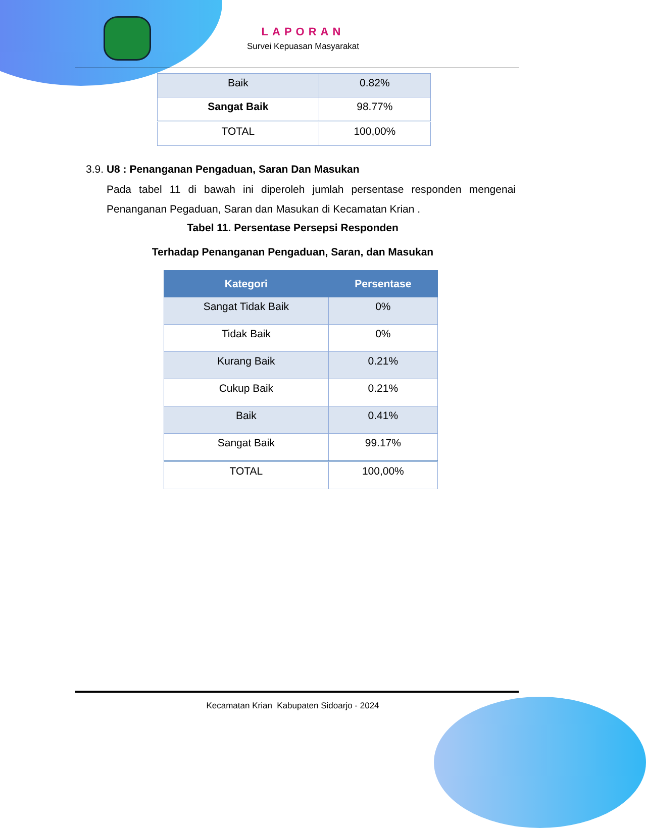LAPORAN
Survei Kepuasan Masyarakat
| Baik | 0.82% |
| Sangat Baik | 98.77% |
| TOTAL | 100,00% |
3.9. U8 : Penanganan Pengaduan, Saran Dan Masukan
Pada tabel 11 di bawah ini diperoleh jumlah persentase responden mengenai Penanganan Pegaduan, Saran dan Masukan di Kecamatan Krian .
Tabel 11. Persentase Persepsi Responden
Terhadap Penanganan Pengaduan, Saran, dan Masukan
| Kategori | Persentase |
| --- | --- |
| Sangat Tidak Baik | 0% |
| Tidak Baik | 0% |
| Kurang Baik | 0.21% |
| Cukup Baik | 0.21% |
| Baik | 0.41% |
| Sangat Baik | 99.17% |
| TOTAL | 100,00% |
Kecamatan Krian Kabupaten Sidoarjo - 2024